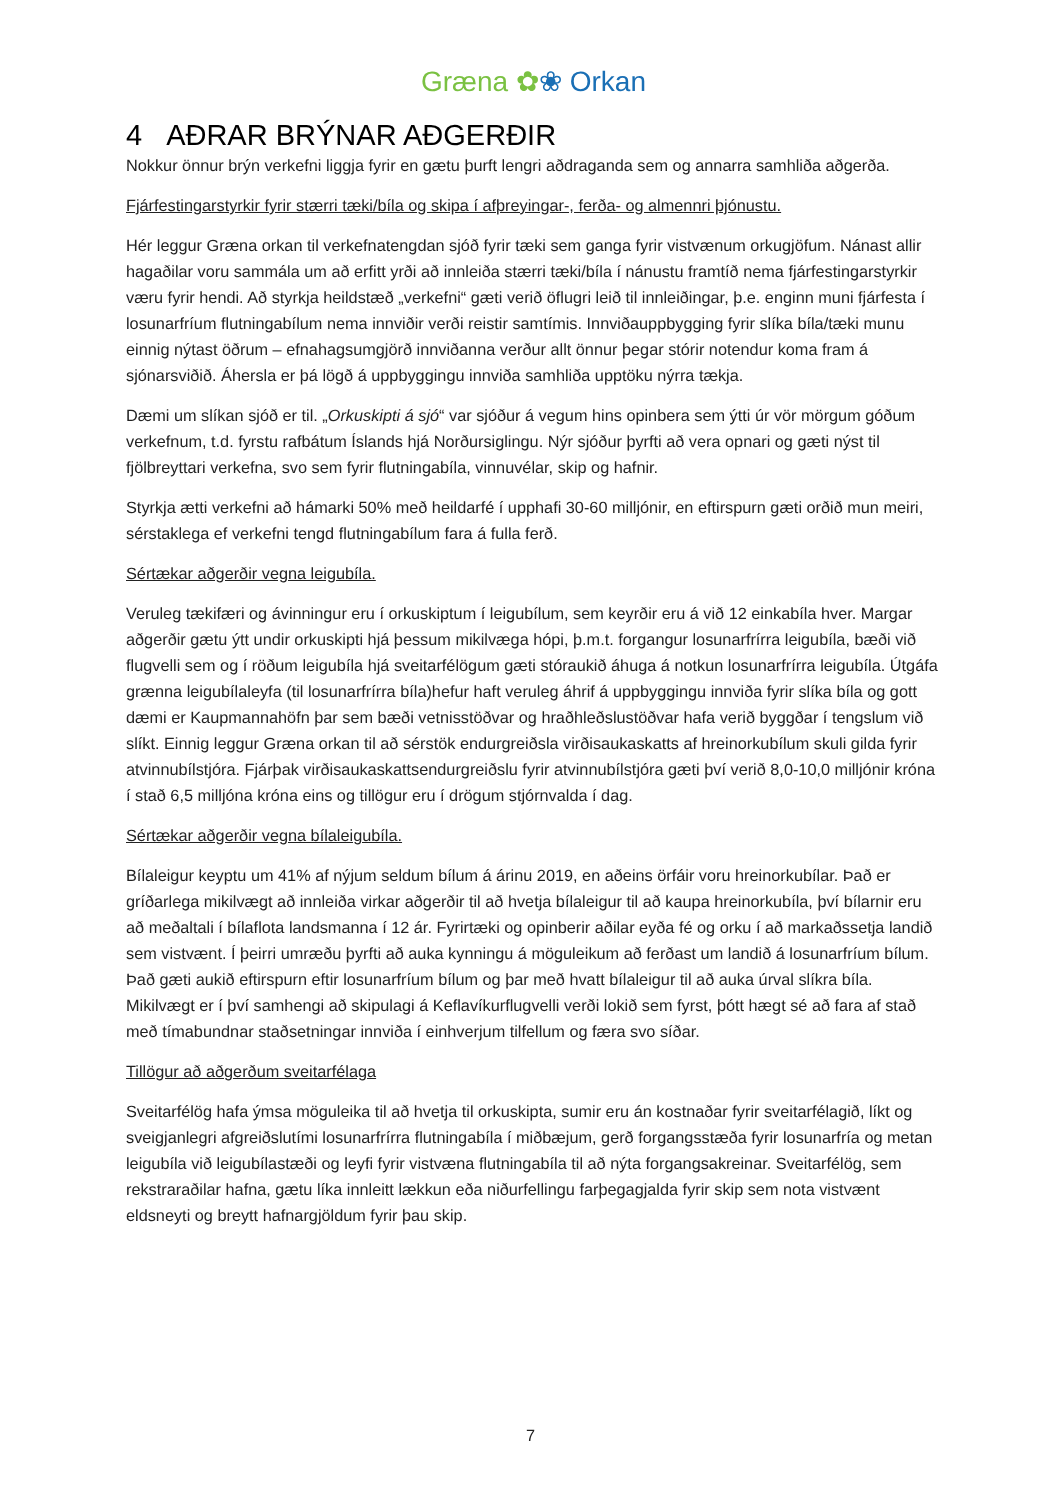Græna ✿❀ Orkan
4 AÐRAR BRÝNAR AÐGERÐIR
Nokkur önnur brýn verkefni liggja fyrir en gætu þurft lengri aðdraganda sem og annarra samhliða aðgerða.
Fjárfestingarstyrkir fyrir stærri tæki/bíla og skipa í afþreyingar-, ferða- og almennri þjónustu.
Hér leggur Græna orkan til verkefnatengdan sjóð fyrir tæki sem ganga fyrir vistvænum orkugjöfum. Nánast allir hagaðilar voru sammála um að erfitt yrði að innleiða stærri tæki/bíla í nánustu framtíð nema fjárfestingarstyrkir væru fyrir hendi. Að styrkja heildstæð „verkefni“ gæti verið öflugri leið til innleiðingar, þ.e. enginn muni fjárfesta í losunarfríum flutningabílum nema innviðir verði reistir samtímis. Innviðauppbygging fyrir slíka bíla/tæki munu einnig nýtast öðrum – efnahagsumgjörð innviðanna verður allt önnur þegar stórir notendur koma fram á sjónarsviðið. Áhersla er þá lögð á uppbyggingu innviða samhliða upptöku nýrra tækja.
Dæmi um slíkan sjóð er til. „Orkuskipti á sjó“ var sjóður á vegum hins opinbera sem ýtti úr vör mörgum góðum verkefnum, t.d. fyrstu rafbátum Íslands hjá Norðursiglingu. Nýr sjóður þyrfti að vera opnari og gæti nýst til fjölbreyttari verkefna, svo sem fyrir flutningabíla, vinnuvélar, skip og hafnir.
Styrkja ætti verkefni að hámarki 50% með heildarfé í upphafi 30-60 milljónir, en eftirspurn gæti orðið mun meiri, sérstaklega ef verkefni tengd flutningabílum fara á fulla ferð.
Sértækar aðgerðir vegna leigubíla.
Veruleg tækifæri og ávinningur eru í orkuskiptum í leigubílum, sem keyrðir eru á við 12 einkabíla hver. Margar aðgerðir gætu ýtt undir orkuskipti hjá þessum mikilvæga hópi, þ.m.t. forgangur losunarfrírra leigubíla, bæði við flugvelli sem og í röðum leigubíla hjá sveitarfélögum gæti stóraukið áhuga á notkun losunarfrírra leigubíla. Útgáfa grænna leigubílaleyfa (til losunarfrírra bíla)hefur haft veruleg áhrif á uppbyggingu innviða fyrir slíka bíla og gott dæmi er Kaupmannahöfn þar sem bæði vetnisstöðvar og hraðhleðslustöðvar hafa verið byggðar í tengslum við slíkt. Einnig leggur Græna orkan til að sérstök endurgreiðsla virðisaukaskatts af hreinorkubílum skuli gilda fyrir atvinnubílstjóra. Fjárþak virðisaukaskattsendurgreiðslu fyrir atvinnubílstjóra gæti því verið 8,0-10,0 milljónir króna í stað 6,5 milljóna króna eins og tillögur eru í drögum stjórnvalda í dag.
Sértækar aðgerðir vegna bílaleigubíla.
Bílaleigur keyptu um 41% af nýjum seldum bílum á árinu 2019, en aðeins örfáir voru hreinorkubílar. Það er gríðarlega mikilvægt að innleiða virkar aðgerðir til að hvetja bílaleigur til að kaupa hreinorkubíla, því bílarnir eru að meðaltali í bílaflota landsmanna í 12 ár. Fyrirtæki og opinberir aðilar eyða fé og orku í að markaðssetja landið sem vistvænt. Í þeirri umræðu þyrfti að auka kynningu á möguleikum að ferðast um landið á losunarfríum bílum. Það gæti aukið eftirspurn eftir losunarfríum bílum og þar með hvatt bílaleigur til að auka úrval slíkra bíla. Mikilvægt er í því samhengi að skipulagi á Keflavíkurflugvelli verði lokið sem fyrst, þótt hægt sé að fara af stað með tímabundnar staðsetningar innviða í einhverjum tilfellum og færa svo síðar.
Tillögur að aðgerðum sveitarfélaga
Sveitarfélög hafa ýmsa möguleika til að hvetja til orkuskipta, sumir eru án kostnaðar fyrir sveitarfélagið, líkt og sveigjanlegri afgreiðslutími losunarfrírra flutningabíla í miðbæjum, gerð forgangsstæða fyrir losunarfría og metan leigubíla við leigubílastæði og leyfi fyrir vistvæna flutningabíla til að nýta forgangsakreinar. Sveitarfélög, sem rekstraraðilar hafna, gætu líka innleitt lækkun eða niðurfellingu farþegagjalda fyrir skip sem nota vistvænt eldsneyti og breytt hafnargjöldum fyrir þau skip.
7